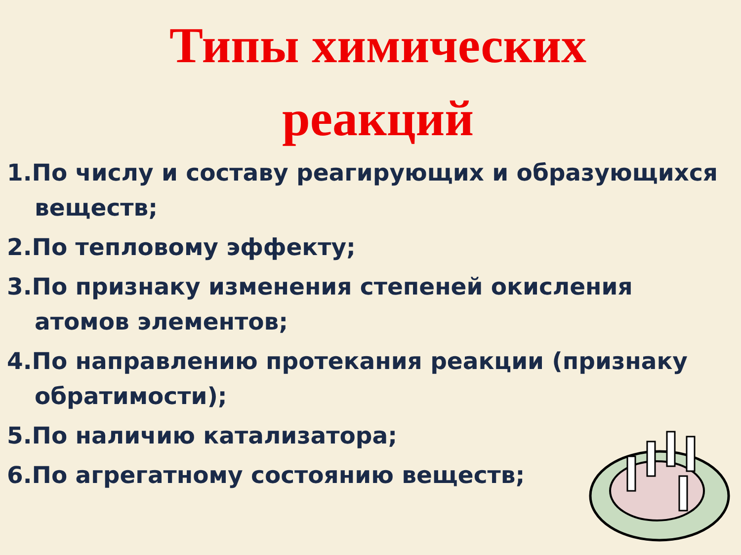Типы химических
реакций
1.По числу и составу реагирующих и образующихся веществ;
2.По тепловому эффекту;
3.По признаку изменения степеней окисления атомов элементов;
4.По направлению протекания реакции (признаку обратимости);
5.По наличию катализатора;
6.По агрегатному состоянию веществ;